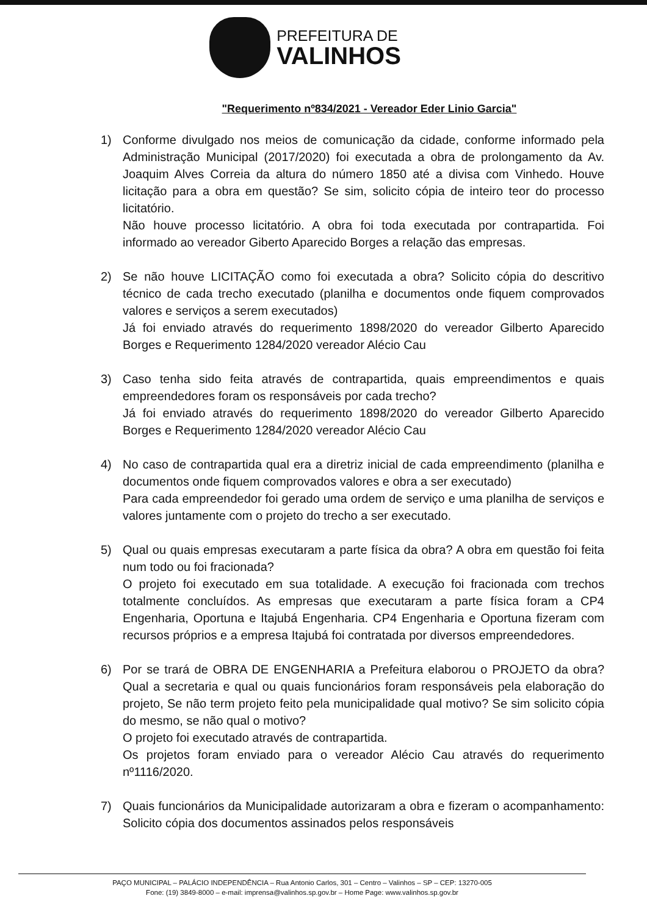PREFEITURA DE
VALINHOS
"Requerimento nº834/2021 - Vereador Eder Linio Garcia"
1) Conforme divulgado nos meios de comunicação da cidade, conforme informado pela Administração Municipal (2017/2020) foi executada a obra de prolongamento da Av. Joaquim Alves Correia da altura do número 1850 até a divisa com Vinhedo. Houve licitação para a obra em questão? Se sim, solicito cópia de inteiro teor do processo licitatório.
Não houve processo licitatório. A obra foi toda executada por contrapartida. Foi informado ao vereador Giberto Aparecido Borges a relação das empresas.
2) Se não houve LICITAÇÃO como foi executada a obra? Solicito cópia do descritivo técnico de cada trecho executado (planilha e documentos onde fiquem comprovados valores e serviços a serem executados)
Já foi enviado através do requerimento 1898/2020 do vereador Gilberto Aparecido Borges e Requerimento 1284/2020 vereador Alécio Cau
3) Caso tenha sido feita através de contrapartida, quais empreendimentos e quais empreendedores foram os responsáveis por cada trecho?
Já foi enviado através do requerimento 1898/2020 do vereador Gilberto Aparecido Borges e Requerimento 1284/2020 vereador Alécio Cau
4) No caso de contrapartida qual era a diretriz inicial de cada empreendimento (planilha e documentos onde fiquem comprovados valores e obra a ser executado)
Para cada empreendedor foi gerado uma ordem de serviço e uma planilha de serviços e valores juntamente com o projeto do trecho a ser executado.
5) Qual ou quais empresas executaram a parte física da obra? A obra em questão foi feita num todo ou foi fracionada?
O projeto foi executado em sua totalidade. A execução foi fracionada com trechos totalmente concluídos. As empresas que executaram a parte física foram a CP4 Engenharia, Oportuna e Itajubá Engenharia. CP4 Engenharia e Oportuna fizeram com recursos próprios e a empresa Itajubá foi contratada por diversos empreendedores.
6) Por se trará de OBRA DE ENGENHARIA a Prefeitura elaborou o PROJETO da obra? Qual a secretaria e qual ou quais funcionários foram responsáveis pela elaboração do projeto, Se não term projeto feito pela municipalidade qual motivo? Se sim solicito cópia do mesmo, se não qual o motivo?
O projeto foi executado através de contrapartida.
Os projetos foram enviado para o vereador Alécio Cau através do requerimento nº1116/2020.
7) Quais funcionários da Municipalidade autorizaram a obra e fizeram o acompanhamento: Solicito cópia dos documentos assinados pelos responsáveis
PAÇO MUNICIPAL – PALÁCIO INDEPENDÊNCIA – Rua Antonio Carlos, 301 – Centro – Valinhos – SP – CEP: 13270-005
Fone: (19) 3849-8000 – e-mail: imprensa@valinhos.sp.gov.br – Home Page: www.valinhos.sp.gov.br